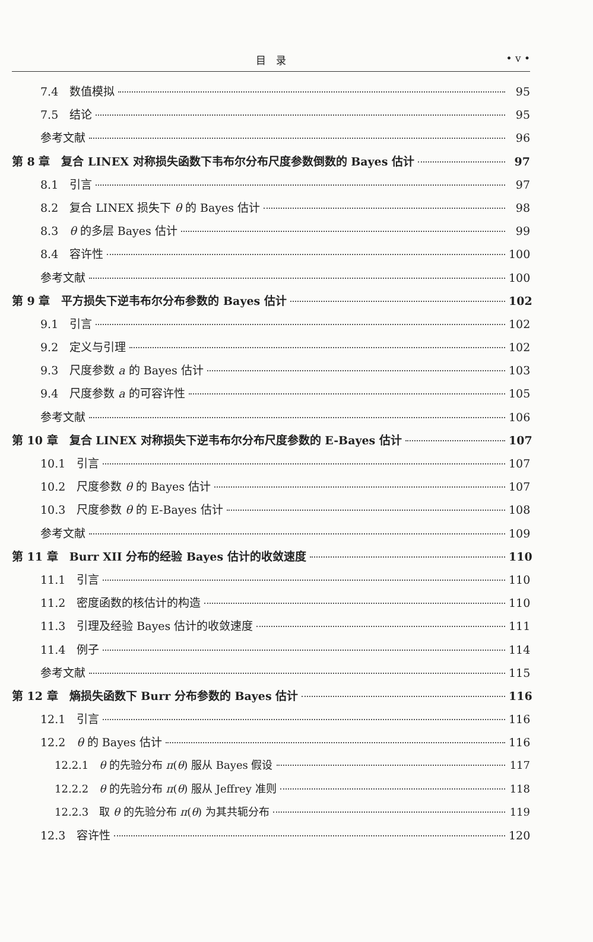目　录
• v •
7.4　数值模拟 95
7.5　结论 95
参考文献 96
第 8 章　复合 LINEX 对称损失函数下韦布尔分布尺度参数倒数的 Bayes 估计 97
8.1　引言 97
8.2　复合 LINEX 损失下 θ 的 Bayes 估计 98
8.3　θ 的多层 Bayes 估计 99
8.4　容许性 100
参考文献 100
第 9 章　平方损失下逆韦布尔分布参数的 Bayes 估计 102
9.1　引言 102
9.2　定义与引理 102
9.3　尺度参数 a 的 Bayes 估计 103
9.4　尺度参数 a 的可容许性 105
参考文献 106
第 10 章　复合 LINEX 对称损失下逆韦布尔分布尺度参数的 E-Bayes 估计 107
10.1　引言 107
10.2　尺度参数 θ 的 Bayes 估计 107
10.3　尺度参数 θ 的 E-Bayes 估计 108
参考文献 109
第 11 章　Burr XII 分布的经验 Bayes 估计的收敛速度 110
11.1　引言 110
11.2　密度函数的核估计的构造 110
11.3　引理及经验 Bayes 估计的收敛速度 111
11.4　例子 114
参考文献 115
第 12 章　熵损失函数下 Burr 分布参数的 Bayes 估计 116
12.1　引言 116
12.2　θ 的 Bayes 估计 116
12.2.1　θ 的先验分布 π(θ) 服从 Bayes 假设 117
12.2.2　θ 的先验分布 π(θ) 服从 Jeffrey 准则 118
12.2.3　取 θ 的先验分布 π(θ) 为其共轭分布 119
12.3　容许性 120